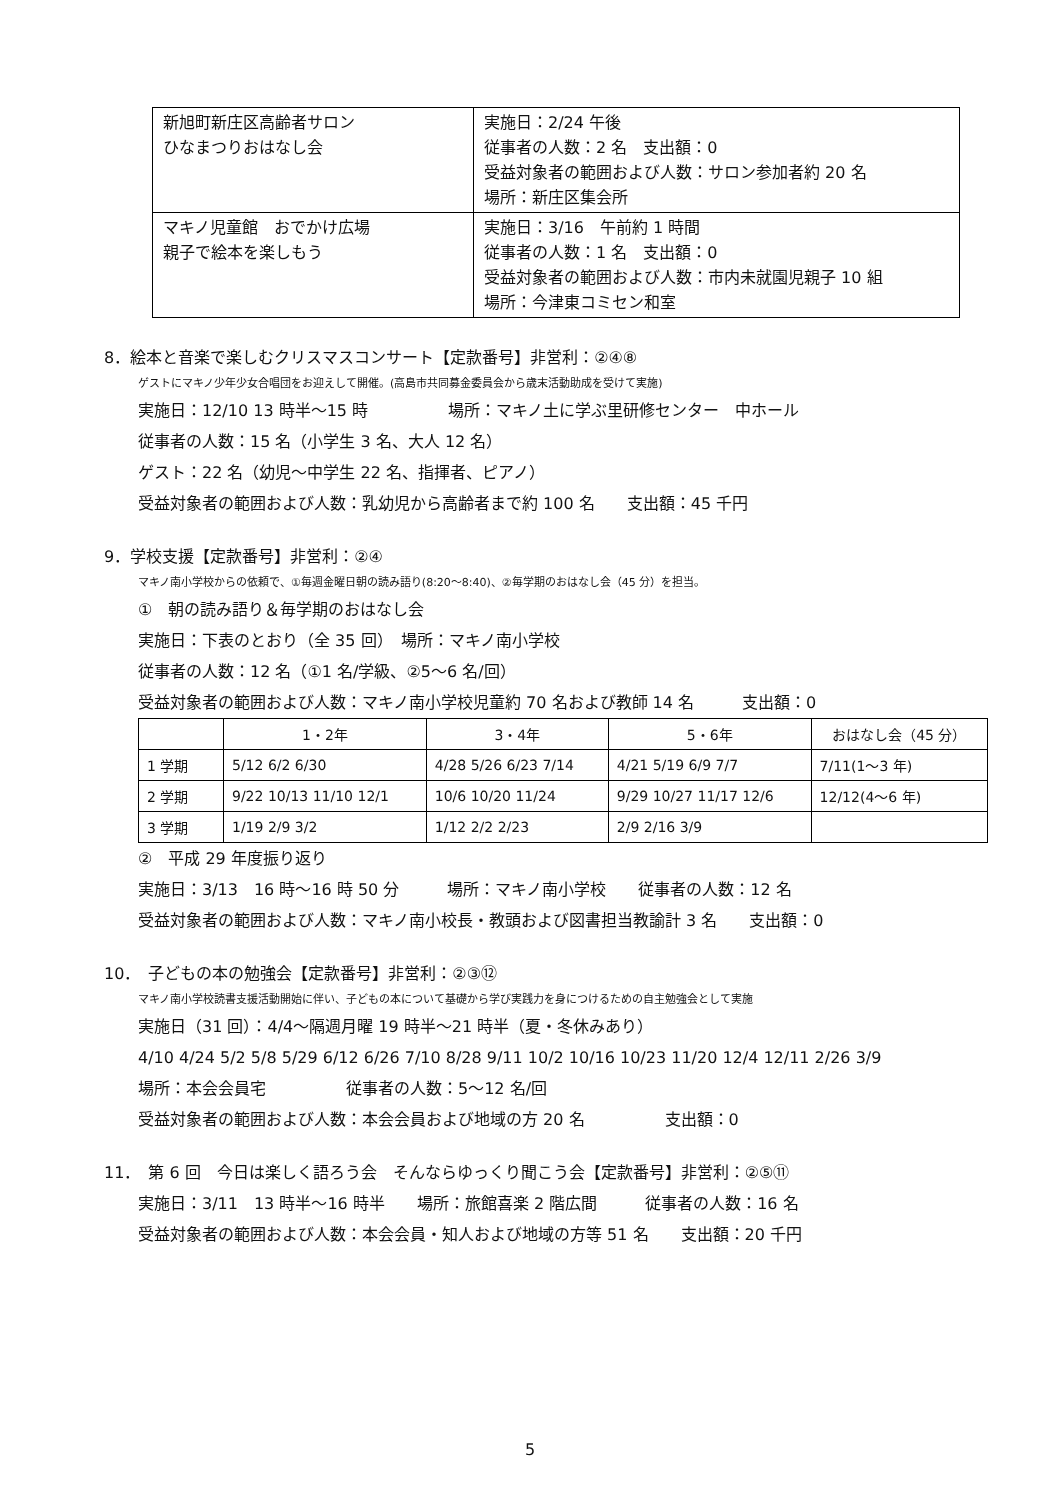| 新旭町新庄区高齢者サロン ひなまつりおはなし会 | 実施日：2/24 午後 従事者の人数：2 名 支出額：0 受益対象者の範囲および人数：サロン参加者約 20 名 場所：新庄区集会所 |
| マキノ児童館 おでかけ広場 親子で絵本を楽しもう | 実施日：3/16 午前約 1 時間 従事者の人数：1 名 支出額：0 受益対象者の範囲および人数：市内未就園児親子 10 組 場所：今津東コミセン和室 |
8．絵本と音楽で楽しむクリスマスコンサート【定款番号】非営利：②④⑧
ゲストにマキノ少年少女合唱団をお迎えして開催。(高島市共同募金委員会から歳末活動助成を受けて実施)
実施日：12/10 13 時半～15 時　　　　　場所：マキノ土に学ぶ里研修センター　中ホール
従事者の人数：15 名（小学生 3 名、大人 12 名）
ゲスト：22 名（幼児～中学生 22 名、指揮者、ピアノ）
受益対象者の範囲および人数：乳幼児から高齢者まで約 100 名　　支出額：45 千円
9．学校支援【定款番号】非営利：②④
マキノ南小学校からの依頼で、①毎週金曜日朝の読み語り(8:20～8:40)、②毎学期のおはなし会（45 分）を担当。
①　朝の読み語り＆毎学期のおはなし会
実施日：下表のとおり（全 35 回）　場所：マキノ南小学校
従事者の人数：12 名（①1 名/学級、②5～6 名/回）
受益対象者の範囲および人数：マキノ南小学校児童約 70 名および教師 14 名　　　支出額：0
| | 1・2年 | 3・4年 | 5・6年 | おはなし会（45 分） |
| --- | --- | --- | --- | --- |
| 1 学期 | 5/12 6/2 6/30 | 4/28 5/26 6/23 7/14 | 4/21 5/19 6/9 7/7 | 7/11(1～3 年) |
| 2 学期 | 9/22 10/13 11/10 12/1 | 10/6 10/20 11/24 | 9/29 10/27 11/17 12/6 | 12/12(4～6 年) |
| 3 学期 | 1/19 2/9 3/2 | 1/12 2/2 2/23 | 2/9 2/16 3/9 | |
②　平成 29 年度振り返り
実施日：3/13　16 時～16 時 50 分　　　場所：マキノ南小学校　　従事者の人数：12 名
受益対象者の範囲および人数：マキノ南小校長・教頭および図書担当教諭計 3 名　　支出額：0
10．　子どもの本の勉強会【定款番号】非営利：②③⑫
マキノ南小学校読書支援活動開始に伴い、子どもの本について基礎から学び実践力を身につけるための自主勉強会として実施
実施日（31 回）：4/4～隔週月曜 19 時半～21 時半（夏・冬休みあり）
4/10 4/24 5/2 5/8 5/29 6/12 6/26 7/10 8/28 9/11 10/2 10/16 10/23 11/20 12/4 12/11 2/26 3/9
場所：本会会員宅　　　　　従事者の人数：5～12 名/回
受益対象者の範囲および人数：本会会員および地域の方 20 名　　　　　支出額：0
11．　第 6 回　今日は楽しく語ろう会　そんならゆっくり聞こう会【定款番号】非営利：②⑤⑪
実施日：3/11　13 時半～16 時半　　場所：旅館喜楽 2 階広間　　　従事者の人数：16 名
受益対象者の範囲および人数：本会会員・知人および地域の方等 51 名　　支出額：20 千円
5